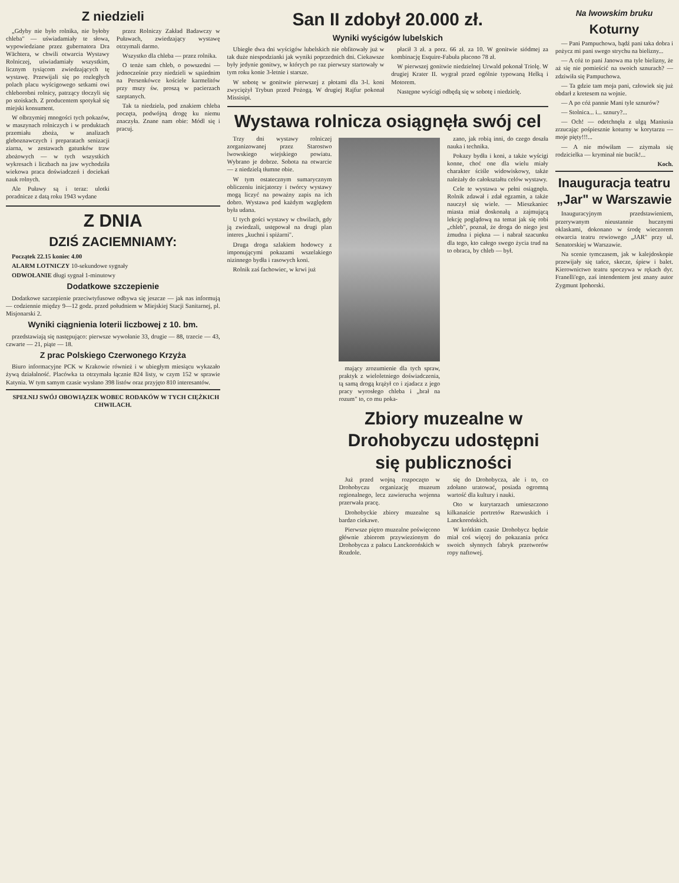Z niedzieli
„Gdyby nie było rolnika, nie byłoby chleba" — uświadamiały te słowa, wypowiedziane przez gubernatora Dra Wächtera, w chwili otwarcia Wystawy Rolniczej, uświadamiały wszystkim, licznym tysiącom zwiedzających tę wystawę. Przewijali się po rozległych polach placu wyścigowego setkami owi chleborobni rolnicy, patrzący tłoczyli się po stoiskach. Z producentem spotykał się miejski konsument.
W olbrzymiej mnogości tych pokazów, w maszynach rolniczych i w produktach przemiału zboża, w analizach gleboznawczych i preparatach senizacji ziarna, w zestawach gatunków traw zbożowych — w tych wszystkich wykresach i liczbach na jaw wychodziła wiekowa praca doświadczeń i dociekań nauk rolnych.
Ale Puławy są i teraz: ulotki poradnicze z datą roku 1943 wydane
przez Rolniczy Zakład Badawczy w Puławach, zwiedzający wystawę otrzymali darmo.
Wszystko dla chleba — przez rolnika.
O tenże sam chleb, o powszedni — jednocześnie przy niedzieli w sąsiednim na Persenkówce kościele karmelitów przy mszy św. proszą w pacierzach szeptanych.
Tak ta niedziela, pod znakiem chleba poczęta, podwójną drogę ku niemu znaczyła. Znane nam obie: Módl się i pracuj.
Z DNIA
DZIŚ ZACIEMNIAMY:
Początek 22.15 koniec 4.00
ALARM LOTNICZY 10-sekundowe sygnały
ODWOŁANIE długi sygnał 1-minutowy
Dodatkowe szczepienie
Dodatkowe szczepienie przeciwtyfusowe odbywa się jeszcze — jak nas informują — codziennie między 9—12 godz. przed południem w Miejskiej Stacji Sanitarnej, pl. Misjonarski 2.
Wyniki ciągnienia loterii liczbowej z 10. bm.
przedstawiają się następująco: pierwsze wywołanie 33, drugie — 88, trzecie — 43, czwarte — 21, piąte — 18.
Z prac Polskiego Czerwonego Krzyża
Biuro informacyjne PCK w Krakowie również i w ubiegłym miesiącu wykazało żywą działalność. Placówka ta otrzymała łącznie 824 listy, w czym 152 w sprawie Katynia. W tym samym czasie wysłano 398 listów oraz przyjęto 810 interesantów.
SPEŁNIJ SWÓJ OBOWIĄZEK WOBEC RODAKÓW W TYCH CIĘŻKICH CHWILACH.
San II zdobył 20.000 zł.
Wyniki wyścigów lubelskich
Ubiegłe dwa dni wyścigów lubelskich nie obfitowały już w tak duże niespodzianki jak wyniki poprzednich dni. Ciekawsze były jedynie gonitwy, w których po raz pierwszy startowały w tym roku konie 3-letnie i starsze.
W sobotę w gonitwie pierwszej z płotami dla 3-l. koni zwyciężył Trybun przed Pożogą. W drugiej Rajfur pokonał Missisipi.
płacił 3 zł. a porz. 66 zł. za 10. W gonitwie siódmej za kombinację Esquire-Fabuła płacono 78 zł.
W pierwszej gonitwie niedzielnej Urwald pokonał Triolę. W drugiej Krater II. wygrał przed ogólnie typowaną Helką i Motorem.
Następne wyścigi odbędą się w sobotę i niedzielę.
Wystawa rolnicza osiągnęła swój cel
Trzy dni wystawy rolniczej zorganizowanej przez Starostwo lwowskiego wiejskiego powiatu. Wybrano je dobrze. Sobota na otwarcie — z niedzielą tłumne obie.
W tym ostatecznym sumarycznym obliczeniu inicjatorzy i twórcy wystawy mogą liczyć na poważny zapis na ich dobro. Wystawa pod każdym względem była udana.
U tych gości wystawy w chwilach, gdy ją zwiedzali, ustępował na drugi plan interes „kuchni i spiżarni".
Druga droga szlakiem hodowcy z imponującymi pokazami wszelakiego nizinnego bydła i rasowych koni.
Rolnik zaś fachowiec, w krwi już
mający zrozumienie dla tych spraw, praktyk z wieloletniego doświadczenia, tą samą drogą krążył co i zjadacz z jego pracy wyrosłego chleba i „brał na rozum" to, co mu poka-
zano, jak robią inni, do czego doszła nauka i technika.
Pokazy bydła i koni, a także wyścigi konne, choć one dla wielu miały charakter ściśle widowiskowy, także należały do całokształtu celów wystawy.
Cele te wystawa w pełni osiągnęła. Rolnik zdawał i zdał egzamin, a także nauczył się wiele. — Mieszkaniec miasta miał doskonałą a zajmującą lekcję poglądową na temat jak się robi „chleb", poznał, że droga do niego jest żmudna i piękna — i nabrał szacunku dla tego, kto całego swego życia trud na to obraca, by chleb — był.
Zbiory muzealne w Drohobyczu udostępni się publiczności
Już przed wojną rozpoczęto w Drohobyczu organizację muzeum regionalnego, lecz zawierucha wojenna przerwała pracę.
Drohobyckie zbiory muzealne są bardzo ciekawe.
Pierwsze piętro muzealne poświęcono głównie zbiorom przywiezionym do Drohobycza z pałacu Lanckorońskich w Rozdole.
się do Drohobycza, ale i to, co zdołano uratować, posiada ogromną wartość dla kultury i nauki.
Oto w kurytarzach umieszczono kilkanaście portretów Rzewuskich i Lanckorońskich.
W krótkim czasie Drohobycz będzie miał coś więcej do pokazania prócz swoich słynnych fabryk przetworów ropy naftowej.
Na lwowskim bruku
Koturny
— Pani Pampuchowa, bądź pani taka dobra i pożycz mi pani swego strychu na bielizny...
— A cóż to pani Janowa ma tyle bielizny, że aż się nie pomieścić na swoich sznurach? — zdziwiła się Pampuchowa.
— Ta gdzie tam moja pani, człowiek się już obdarł z kretesem na wojnie.
— A po cóż pannie Mani tyle sznurów?
— Stolnica... i... sznury?...
— Och! — odetchnęła z ulgą Maniusia zrzucając pośpiesznie koturny w korytarzu — moje pięty!!!...
— A nie mówiłam — zżymała się rodzicielka — kryminał nie bucik!...
Koch.
Inauguracja teatru „Jar" w Warszawie
Inauguracyjnym przedstawieniem, przerywanym nieustannie hucznymi oklaskami, dokonano w środę wieczorem otwarcia teatru rewiowego „JAR" przy ul. Senatorskiej w Warszawie.
Na scenie tymczasem, jak w kalejdoskopie przewijały się tańce, skecze, śpiew i balet. Kierownictwo teatru spoczywa w rękach dyr. Franelli'ego, zaś intendentem jest znany autor Zygmunt Ipohorski.